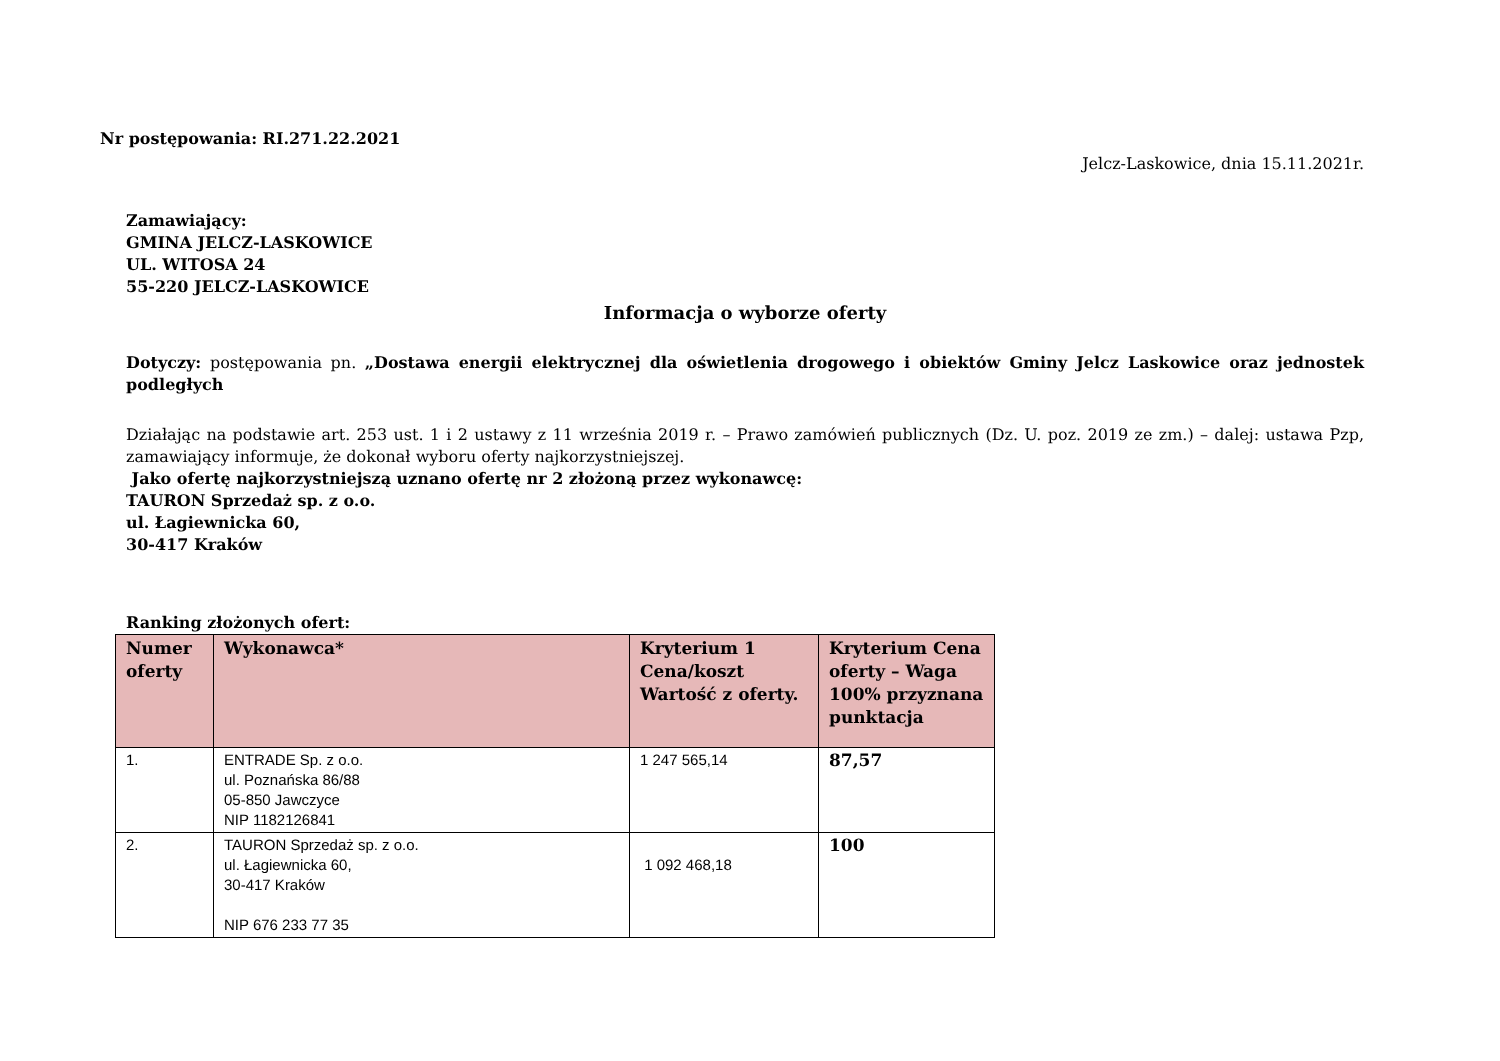Nr postępowania: RI.271.22.2021
Jelcz-Laskowice, dnia 15.11.2021r.
Zamawiający:
GMINA JELCZ-LASKOWICE
UL. WITOSA 24
55-220 JELCZ-LASKOWICE
Informacja o wyborze oferty
Dotyczy: postępowania pn. „Dostawa energii elektrycznej dla oświetlenia drogowego i obiektów Gminy Jelcz Laskowice oraz jednostek podległych
Działając na podstawie art. 253 ust. 1 i 2 ustawy z 11 września 2019 r. – Prawo zamówień publicznych (Dz. U. poz. 2019 ze zm.) – dalej: ustawa Pzp, zamawiający informuje, że dokonał wyboru oferty najkorzystniejszej.
Jako ofertę najkorzystniejszą uznano ofertę nr 2 złożoną przez wykonawcę:
TAURON Sprzedaż sp. z o.o.
ul. Łagiewnicka 60,
30-417 Kraków
Ranking złożonych ofert:
| Numer oferty | Wykonawca* | Kryterium 1 Cena/koszt Wartość z oferty. | Kryterium Cena oferty – Waga 100% przyznana punktacja |
| --- | --- | --- | --- |
| 1. | ENTRADE Sp. z o.o. ul. Poznańska 86/88 05-850 Jawczyce NIP 1182126841 | 1 247 565,14 | 87,57 |
| 2. | TAURON Sprzedaż sp. z o.o. ul. Łagiewnicka 60, 30-417 Kraków NIP 676 233 77 35 | 1 092 468,18 | 100 |